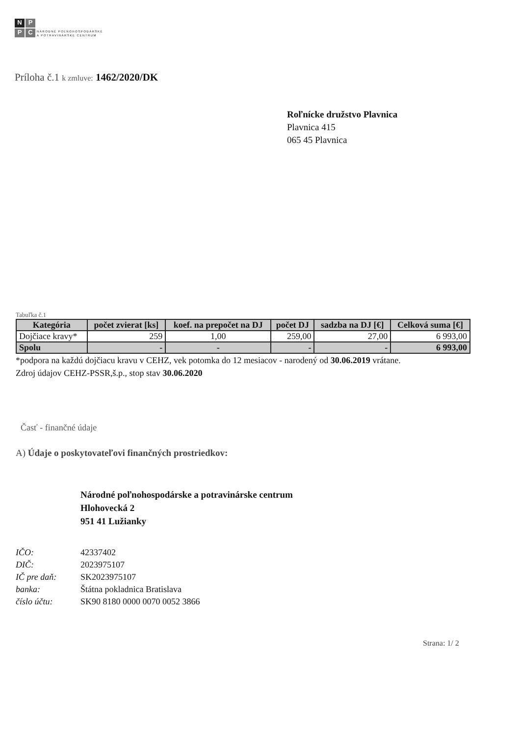N
P
P
C
NÁRODNÉ POĽNOHOSPODÁRSKE
A POTRAVINÁRSKE CENTRUM
Príloha č.1 k zmluve: 1462/2020/DK
Roľnícke družstvo Plavnica
Plavnica 415
065 45 Plavnica
Tabuľka č.1
| Kategória | počet zvierat [ks] | koef. na prepočet na DJ | počet DJ | sadzba na DJ [€] | Celková suma [€] |
| --- | --- | --- | --- | --- | --- |
| Dojčiace kravy* | 259 | 1,00 | 259,00 | 27,00 | 6 993,00 |
| Spolu | - | - | - | - | 6 993,00 |
*podpora na každú dojčiacu kravu v CEHZ, vek potomka do 12 mesiacov - narodený od 30.06.2019 vrátane.
Zdroj údajov CEHZ-PSSR,š.p., stop stav 30.06.2020
Časť - finančné údaje
A) Údaje o poskytovateľovi finančných prostriedkov:
Národné poľnohospodárske a potravinárske centrum
Hlohovecká 2
951 41 Lužianky
| IČO: | 42337402 |
| DIČ: | 2023975107 |
| IČ pre daň: | SK2023975107 |
| banka: | Štátna pokladnica Bratislava |
| číslo účtu: | SK90 8180 0000 0070 0052 3866 |
Strana: 1/ 2